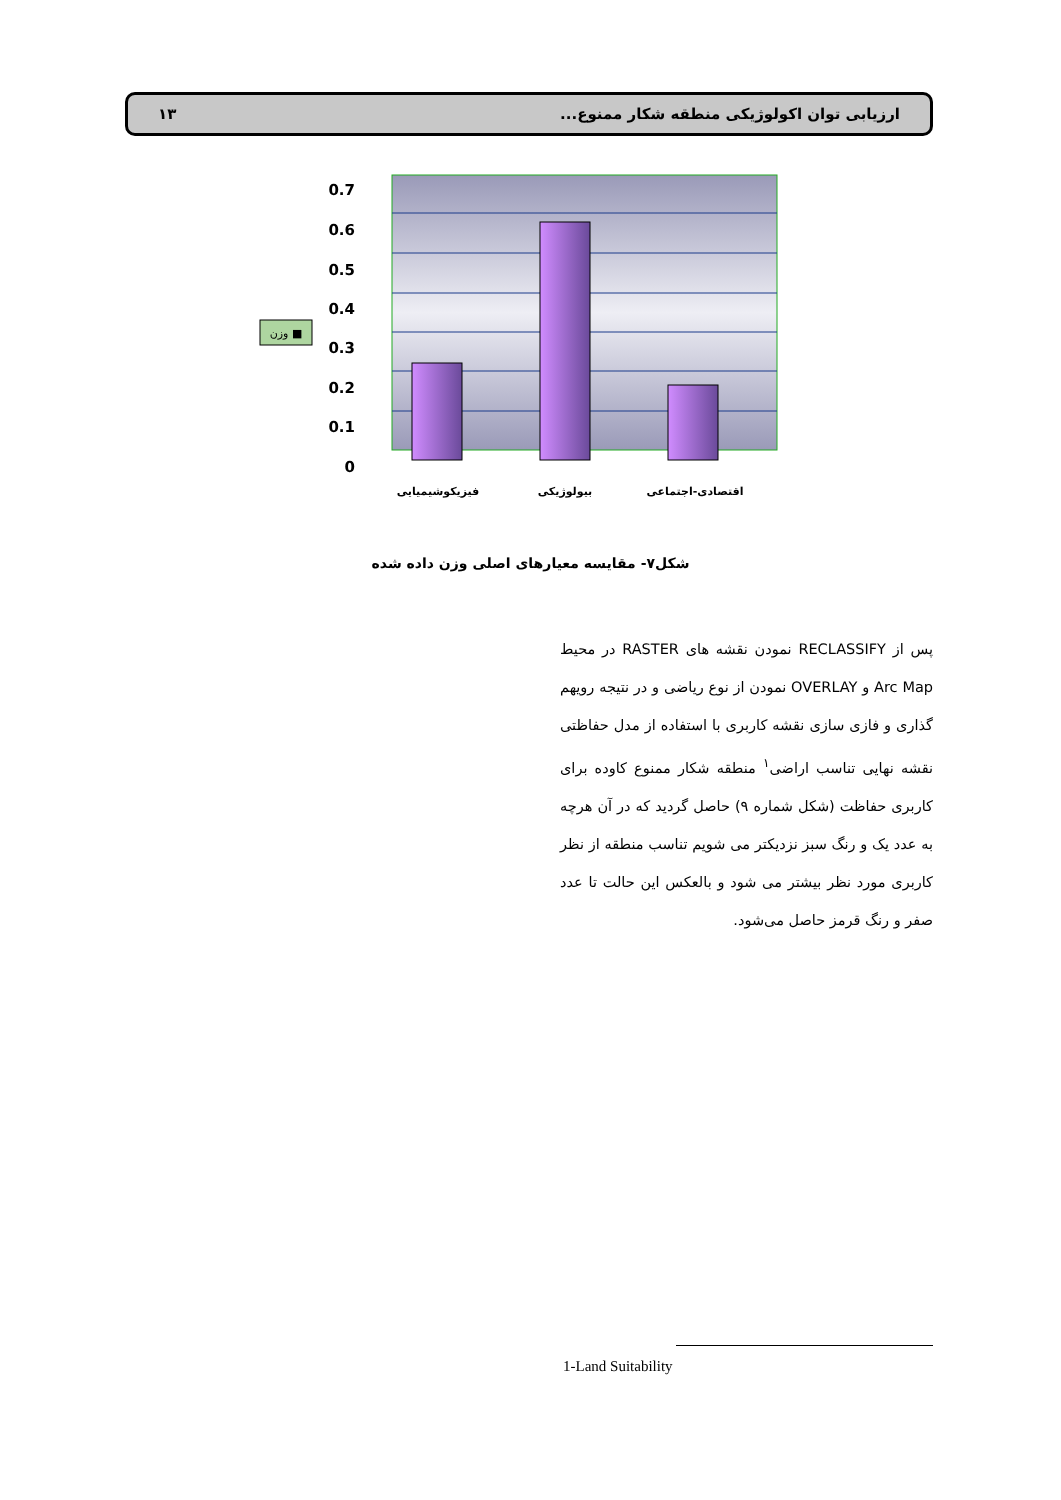ارزیابی توان اکولوژیکی منطقه شکار ممنوع... ۱۳
0.7
0.6
0.5
0.4
0.3
0.2
0.1
0
فیزیکوشیمیایی
بیولوژیکی
اقتصادی-اجتماعی
وزن ■
شکل۷- مقایسه معیارهای اصلی وزن داده شده
پس از RECLASSIFY نمودن نقشه های RASTER در محیط Arc Map و OVERLAY نمودن از نوع ریاضی و در نتیجه رویهم گذاری و فازی سازی نقشه کاربری با استفاده از مدل حفاظتی نقشه نهایی تناسب اراضی<sup>۱</sup> منطقه شکار ممنوع کاوده برای کاربری حفاظت (شکل شماره ۹) حاصل گردید که در آن هرچه به عدد یک و رنگ سبز نزدیکتر می شویم تناسب منطقه از نظر کاربری مورد نظر بیشتر می شود و بالعکس این حالت تا عدد صفر و رنگ قرمز حاصل می‌شود.
1-Land Suitability